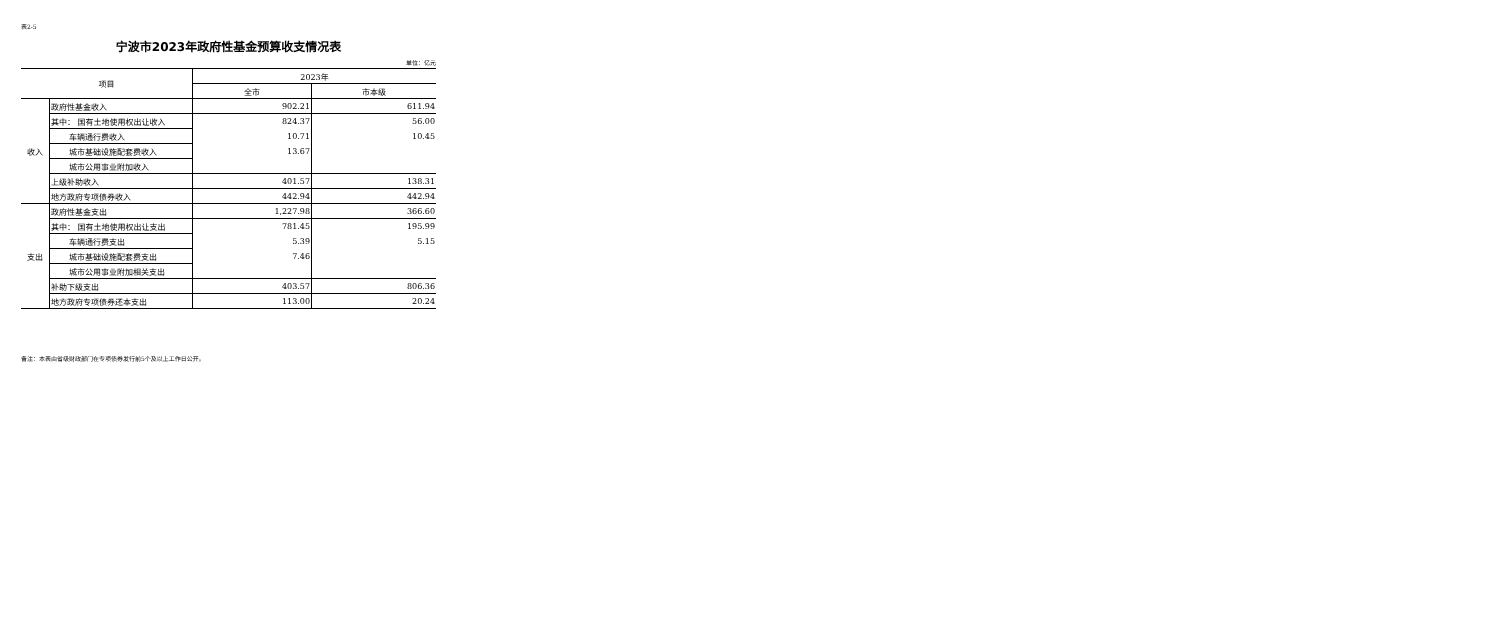表2-5
宁波市2023年政府性基金预算收支情况表
单位：亿元
| 项目 | | 2023年 | |
| --- | --- | --- | --- |
| | | 全市 | 市本级 |
| 收入 | 政府性基金收入 | 902.21 | 611.94 |
| | 其中： 国有土地使用权出让收入 | 824.37 | 56.00 |
| | 车辆通行费收入 | 10.71 | 10.45 |
| | 城市基础设施配套费收入 | 13.67 | |
| | 城市公用事业附加收入 | | |
| | 上级补助收入 | 401.57 | 138.31 |
| | 地方政府专项债券收入 | 442.94 | 442.94 |
| 支出 | 政府性基金支出 | 1,227.98 | 366.60 |
| | 其中： 国有土地使用权出让支出 | 781.45 | 195.99 |
| | 车辆通行费支出 | 5.39 | 5.15 |
| | 城市基础设施配套费支出 | 7.46 | |
| | 城市公用事业附加相关支出 | | |
| | 补助下级支出 | 403.57 | 806.36 |
| | 地方政府专项债券还本支出 | 113.00 | 20.24 |
备注：本表由省级财政部门在专项债券发行前5个及以上工作日公开。